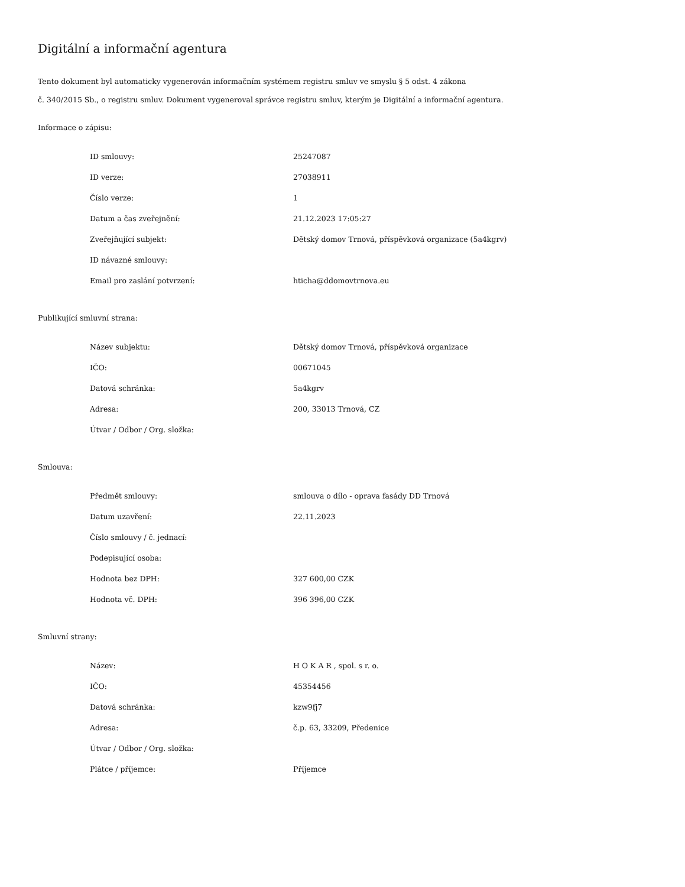Digitální a informační agentura
Tento dokument byl automaticky vygenerován informačním systémem registru smluv ve smyslu § 5 odst. 4 zákona
č. 340/2015 Sb., o registru smluv. Dokument vygeneroval správce registru smluv, kterým je Digitální a informační agentura.
Informace o zápisu:
| ID smlouvy: | 25247087 |
| ID verze: | 27038911 |
| Číslo verze: | 1 |
| Datum a čas zveřejnění: | 21.12.2023 17:05:27 |
| Zveřejňující subjekt: | Dětský domov Trnová, příspěvková organizace (5a4kgrv) |
| ID návazné smlouvy: | |
| Email pro zaslání potvrzení: | hticha@ddomovtrnova.eu |
Publikující smluvní strana:
| Název subjektu: | Dětský domov Trnová, příspěvková organizace |
| IČO: | 00671045 |
| Datová schránka: | 5a4kgrv |
| Adresa: | 200, 33013 Trnová, CZ |
| Útvar / Odbor / Org. složka: | |
Smlouva:
| Předmět smlouvy: | smlouva o dílo - oprava fasády DD Trnová |
| Datum uzavření: | 22.11.2023 |
| Číslo smlouvy / č. jednací: | |
| Podepisující osoba: | |
| Hodnota bez DPH: | 327 600,00 CZK |
| Hodnota vč. DPH: | 396 396,00 CZK |
Smluvní strany:
| Název: | H O K A R , spol. s r. o. |
| IČO: | 45354456 |
| Datová schránka: | kzw9fj7 |
| Adresa: | č.p. 63, 33209, Předenice |
| Útvar / Odbor / Org. složka: | |
| Plátce / příjemce: | Příjemce |